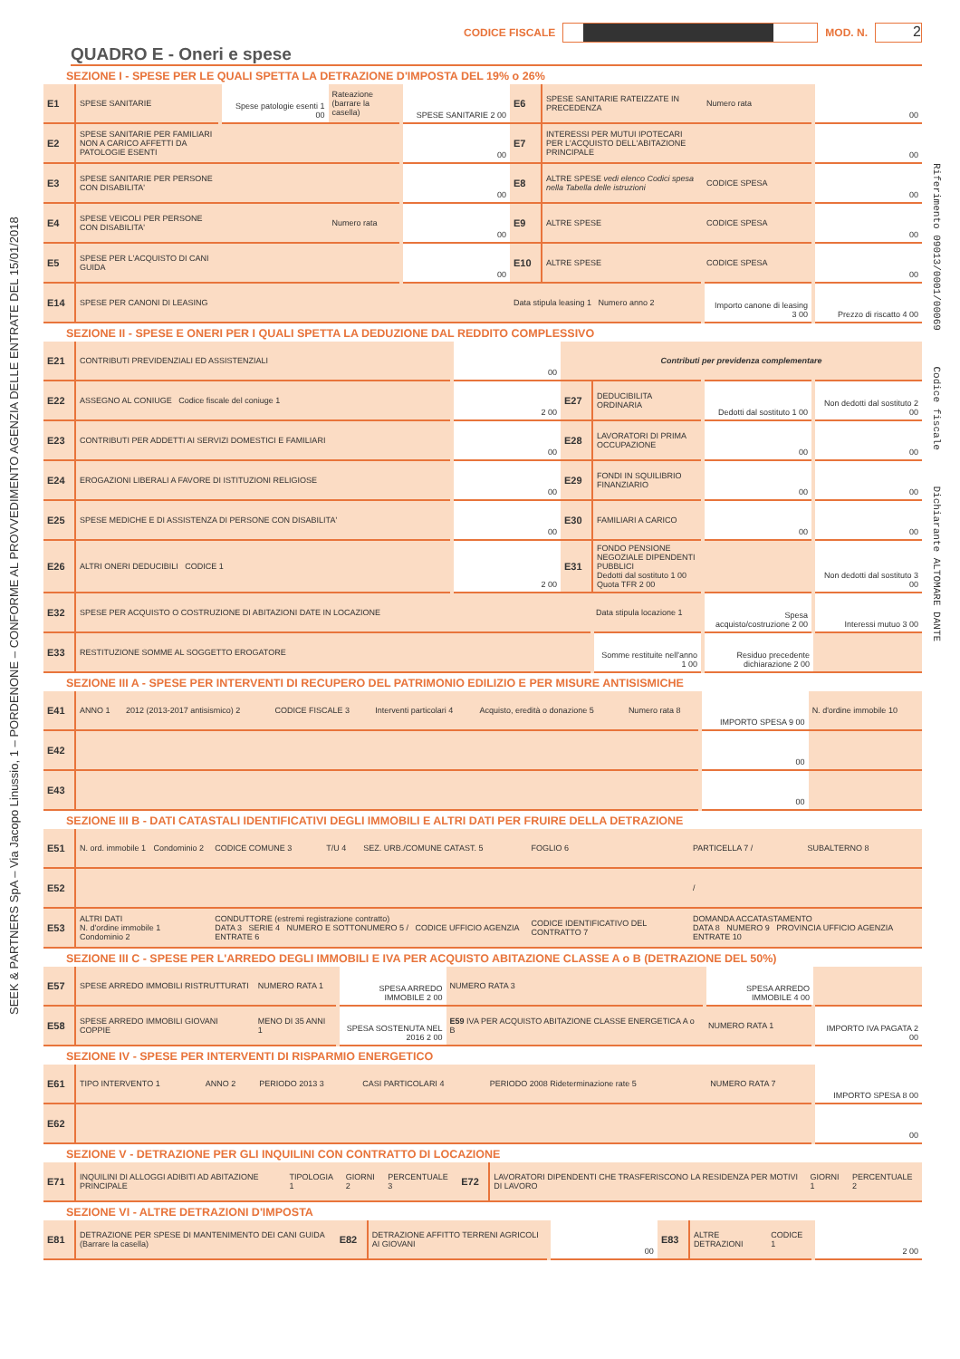SEEK & PARTNERS SpA – Via Jacopo Linussio, 1 – PORDENONE – CONFORME AL PROVVEDIMENTO AGENZIA DELLE ENTRATE DEL 15/01/2018
Riferimento 09013/0001/00069 Codice fiscale Dichiarante ALTOMARE DANTE
CODICE FISCALE
MOD. N.
2
QUADRO E - Oneri e spese
SEZIONE I - SPESE PER LE QUALI SPETTA LA DETRAZIONE D'IMPOSTA DEL 19% o 26%
| E1 | SPESE SANITARIE | Spese patologie esenti 1 00 | Rateazione (barrare la casella) | SPESE SANITARIE 2 00 | E6 | SPESE SANITARIE RATEIZZATE IN PRECEDENZA | Numero rata | 00 |
| E2 | SPESE SANITARIE PER FAMILIARI NON A CARICO AFFETTI DA PATOLOGIE ESENTI | | | 00 | E7 | INTERESSI PER MUTUI IPOTECARI PER L'ACQUISTO DELL'ABITAZIONE PRINCIPALE | | 00 |
| E3 | SPESE SANITARIE PER PERSONE CON DISABILITA' | | | 00 | E8 | ALTRE SPESE vedi elenco Codici spesa nella Tabella delle istruzioni | CODICE SPESA | 00 |
| E4 | SPESE VEICOLI PER PERSONE CON DISABILITA' | | Numero rata | 00 | E9 | ALTRE SPESE | CODICE SPESA | 00 |
| E5 | SPESE PER L'ACQUISTO DI CANI GUIDA | | | 00 | E10 | ALTRE SPESE | CODICE SPESA | 00 |
| E14 | SPESE PER CANONI DI LEASING | | | | Data stipula leasing 1 Numero anno 2 | | Importo canone di leasing 3 00 | Prezzo di riscatto 4 00 |
SEZIONE II - SPESE E ONERI PER I QUALI SPETTA LA DEDUZIONE DAL REDDITO COMPLESSIVO
| E21 | CONTRIBUTI PREVIDENZIALI ED ASSISTENZIALI | 00 | Contributi per previdenza complementare | | | |
| E22 | ASSEGNO AL CONIUGE Codice fiscale del coniuge 1 | 2 00 | E27 | DEDUCIBILITA ORDINARIA | Dedotti dal sostituto 1 00 | Non dedotti dal sostituto 2 00 |
| E23 | CONTRIBUTI PER ADDETTI AI SERVIZI DOMESTICI E FAMILIARI | 00 | E28 | LAVORATORI DI PRIMA OCCUPAZIONE | 00 | 00 |
| E24 | EROGAZIONI LIBERALI A FAVORE DI ISTITUZIONI RELIGIOSE | 00 | E29 | FONDI IN SQUILIBRIO FINANZIARIO | 00 | 00 |
| E25 | SPESE MEDICHE E DI ASSISTENZA DI PERSONE CON DISABILITA' | 00 | E30 | FAMILIARI A CARICO | 00 | 00 |
| E26 | ALTRI ONERI DEDUCIBILI CODICE 1 | 2 00 | E31 | FONDO PENSIONE NEGOZIALE DIPENDENTI PUBBLICI Dedotti dal sostituto 1 00 Quota TFR 2 00 | | Non dedotti dal sostituto 3 00 |
| E32 | SPESE PER ACQUISTO O COSTRUZIONE DI ABITAZIONI DATE IN LOCAZIONE | | | Data stipula locazione 1 | Spesa acquisto/costruzione 2 00 | Interessi mutuo 3 00 |
| E33 | RESTITUZIONE SOMME AL SOGGETTO EROGATORE | | | Somme restituite nell'anno 1 00 | Residuo precedente dichiarazione 2 00 | |
SEZIONE III A - SPESE PER INTERVENTI DI RECUPERO DEL PATRIMONIO EDILIZIO E PER MISURE ANTISISMICHE
| E41 | ANNO 1 | 2012 (2013-2017 antisismico) 2 | CODICE FISCALE 3 | Interventi particolari 4 | Acquisto, eredità o donazione 5 | Numero rata 8 | IMPORTO SPESA 9 00 | N. d'ordine immobile 10 |
| E42 | | | | | | | 00 | |
| E43 | | | | | | | 00 | |
SEZIONE III B - DATI CATASTALI IDENTIFICATIVI DEGLI IMMOBILI E ALTRI DATI PER FRUIRE DELLA DETRAZIONE
| E51 | N. ord. immobile 1 | Condominio 2 | CODICE COMUNE 3 | T/U 4 | SEZ. URB./COMUNE CATAST. 5 | FOGLIO 6 | PARTICELLA 7 / | SUBALTERNO 8 |
| E52 | | | | | | | / | |
| E53 | ALTRI DATI N. d'ordine immobile 1 Condominio 2 | | CONDUTTORE (estremi registrazione contratto) DATA 3 SERIE 4 NUMERO E SOTTONUMERO 5 / CODICE UFFICIO AGENZIA ENTRATE 6 | | | CODICE IDENTIFICATIVO DEL CONTRATTO 7 | DOMANDA ACCATASTAMENTO DATA 8 NUMERO 9 PROVINCIA UFFICIO AGENZIA ENTRATE 10 | |
SEZIONE III C - SPESE PER L'ARREDO DEGLI IMMOBILI E IVA PER ACQUISTO ABITAZIONE CLASSE A o B (DETRAZIONE DEL 50%)
| E57 | SPESE ARREDO IMMOBILI RISTRUTTURATI | NUMERO RATA 1 | SPESA ARREDO IMMOBILE 2 00 | NUMERO RATA 3 | SPESA ARREDO IMMOBILE 4 00 | |
| E58 | SPESE ARREDO IMMOBILI GIOVANI COPPIE | MENO DI 35 ANNI 1 | SPESA SOSTENUTA NEL 2016 2 00 | E59 IVA PER ACQUISTO ABITAZIONE CLASSE ENERGETICA A o B | NUMERO RATA 1 | IMPORTO IVA PAGATA 2 00 |
SEZIONE IV - SPESE PER INTERVENTI DI RISPARMIO ENERGETICO
| E61 | TIPO INTERVENTO 1 | ANNO 2 | PERIODO 2013 3 | CASI PARTICOLARI 4 | PERIODO 2008 Rideterminazione rate 5 | NUMERO RATA 7 | IMPORTO SPESA 8 00 |
| E62 | | | | | | | 00 |
SEZIONE V - DETRAZIONE PER GLI INQUILINI CON CONTRATTO DI LOCAZIONE
| E71 | INQUILINI DI ALLOGGI ADIBITI AD ABITAZIONE PRINCIPALE | TIPOLOGIA 1 | GIORNI 2 | PERCENTUALE 3 | E72 | LAVORATORI DIPENDENTI CHE TRASFERISCONO LA RESIDENZA PER MOTIVI DI LAVORO | GIORNI 1 | PERCENTUALE 2 |
SEZIONE VI - ALTRE DETRAZIONI D'IMPOSTA
| E81 | DETRAZIONE PER SPESE DI MANTENIMENTO DEI CANI GUIDA (Barrare la casella) | E82 | DETRAZIONE AFFITTO TERRENI AGRICOLI AI GIOVANI | 00 | E83 | ALTRE DETRAZIONI | CODICE 1 | 2 00 |